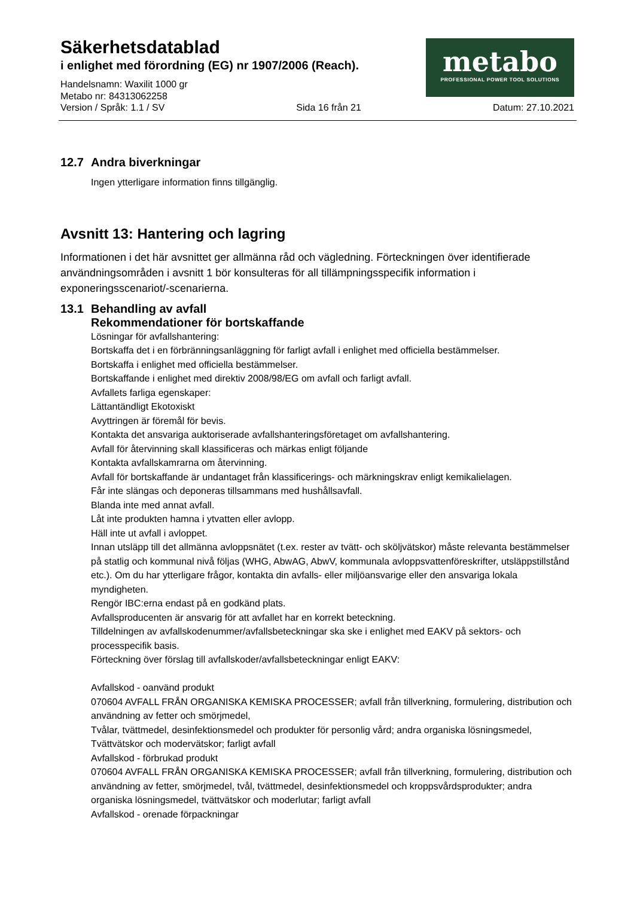Säkerhetsdatablad
i enlighet med förordning (EG) nr 1907/2006 (Reach).
Handelsnamn: Waxilit 1000 gr
Metabo nr: 84313062258
metabo
PROFESSIONAL POWER TOOL SOLUTIONS
Version / Språk: 1.1 / SV Sida 16 från 21 Datum: 27.10.2021
12.7 Andra biverkningar
Ingen ytterligare information finns tillgänglig.
Avsnitt 13: Hantering och lagring
Informationen i det här avsnittet ger allmänna råd och vägledning. Förteckningen över identifierade användningsområden i avsnitt 1 bör konsulteras för all tillämpningsspecifik information i exponeringsscenariot/-scenarierna.
13.1 Behandling av avfall
Rekommendationer för bortskaffande
Lösningar för avfallshantering:
Bortskaffa det i en förbränningsanläggning för farligt avfall i enlighet med officiella bestämmelser.
Bortskaffa i enlighet med officiella bestämmelser.
Bortskaffande i enlighet med direktiv 2008/98/EG om avfall och farligt avfall.
Avfallets farliga egenskaper:
Lättantändligt Ekotoxiskt
Avyttringen är föremål för bevis.
Kontakta det ansvariga auktoriserade avfallshanteringsföretaget om avfallshantering.
Avfall för återvinning skall klassificeras och märkas enligt följande
Kontakta avfallskamrarna om återvinning.
Avfall för bortskaffande är undantaget från klassificerings- och märkningskrav enligt kemikalielagen.
Får inte slängas och deponeras tillsammans med hushållsavfall.
Blanda inte med annat avfall.
Låt inte produkten hamna i ytvatten eller avlopp.
Häll inte ut avfall i avloppet.
Innan utsläpp till det allmänna avloppsnätet (t.ex. rester av tvätt- och sköljvätskor) måste relevanta bestämmelser på statlig och kommunal nivå följas (WHG, AbwAG, AbwV, kommunala avloppsvattenföreskrifter, utsläppstillstånd etc.). Om du har ytterligare frågor, kontakta din avfalls- eller miljöansvarige eller den ansvariga lokala myndigheten.
Rengör IBC:erna endast på en godkänd plats.
Avfallsproducenten är ansvarig för att avfallet har en korrekt beteckning.
Tilldelningen av avfallskodenummer/avfallsbeteckningar ska ske i enlighet med EAKV på sektors- och processpecifik basis.
Förteckning över förslag till avfallskoder/avfallsbeteckningar enligt EAKV:
Avfallskod - oanvänd produkt
070604 AVFALL FRÅN ORGANISKA KEMISKA PROCESSER; avfall från tillverkning, formulering, distribution och användning av fetter och smörjmedel,
Tvålar, tvättmedel, desinfektionsmedel och produkter för personlig vård; andra organiska lösningsmedel,
Tvättvätskor och modervätskor; farligt avfall
Avfallskod - förbrukad produkt
070604 AVFALL FRÅN ORGANISKA KEMISKA PROCESSER; avfall från tillverkning, formulering, distribution och användning av fetter, smörjmedel, tvål, tvättmedel, desinfektionsmedel och kroppsvårdsprodukter; andra organiska lösningsmedel, tvättvätskor och moderlutar; farligt avfall
Avfallskod - orenade förpackningar